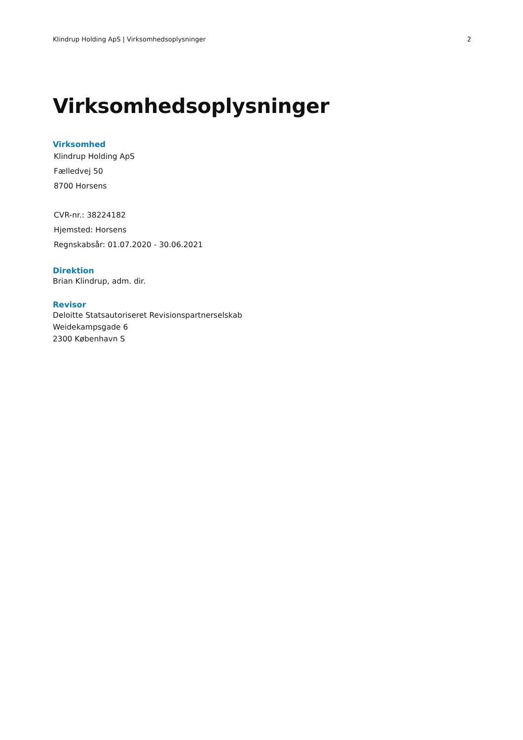Klindrup Holding ApS | Virksomhedsoplysninger 2
Virksomhedsoplysninger
Virksomhed
Klindrup Holding ApS
Fælledvej 50
8700 Horsens
CVR-nr.: 38224182
Hjemsted: Horsens
Regnskabsår: 01.07.2020 - 30.06.2021
Direktion
Brian Klindrup, adm. dir.
Revisor
Deloitte Statsautoriseret Revisionspartnerselskab
Weidekampsgade 6
2300 København S